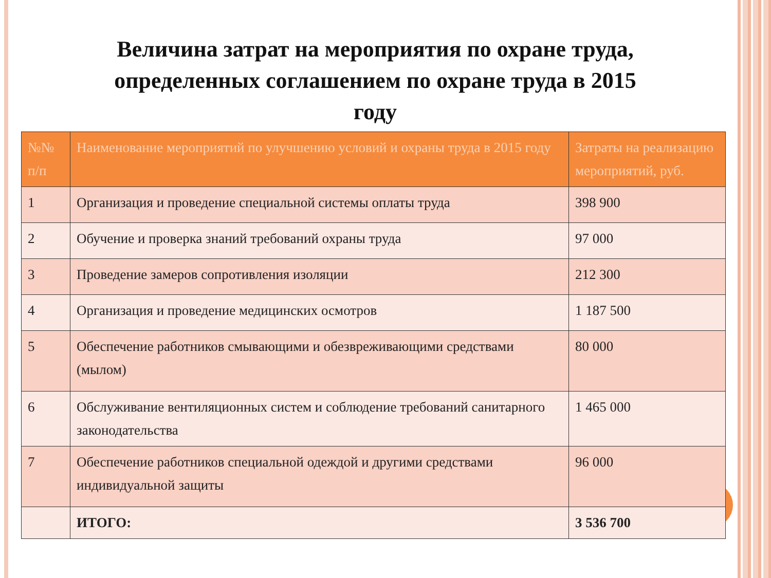Величина затрат на мероприятия по охране труда,
определенных соглашением по охране труда в 2015
году
| №№ п/п | Наименование мероприятий по улучшению условий и охраны труда в 2015 году | Затраты на реализацию мероприятий, руб. |
| --- | --- | --- |
| 1 | Организация и проведение специальной системы оплаты труда | 398 900 |
| 2 | Обучение и проверка знаний требований охраны труда | 97 000 |
| 3 | Проведение замеров сопротивления изоляции | 212 300 |
| 4 | Организация и проведение медицинских осмотров | 1 187 500 |
| 5 | Обеспечение работников смывающими и обезвреживающими средствами (мылом) | 80 000 |
| 6 | Обслуживание вентиляционных систем и соблюдение требований санитарного законодательства | 1 465 000 |
| 7 | Обеспечение работников специальной одеждой и другими средствами индивидуальной защиты | 96 000 |
| | ИТОГО: | 3 536 700 |